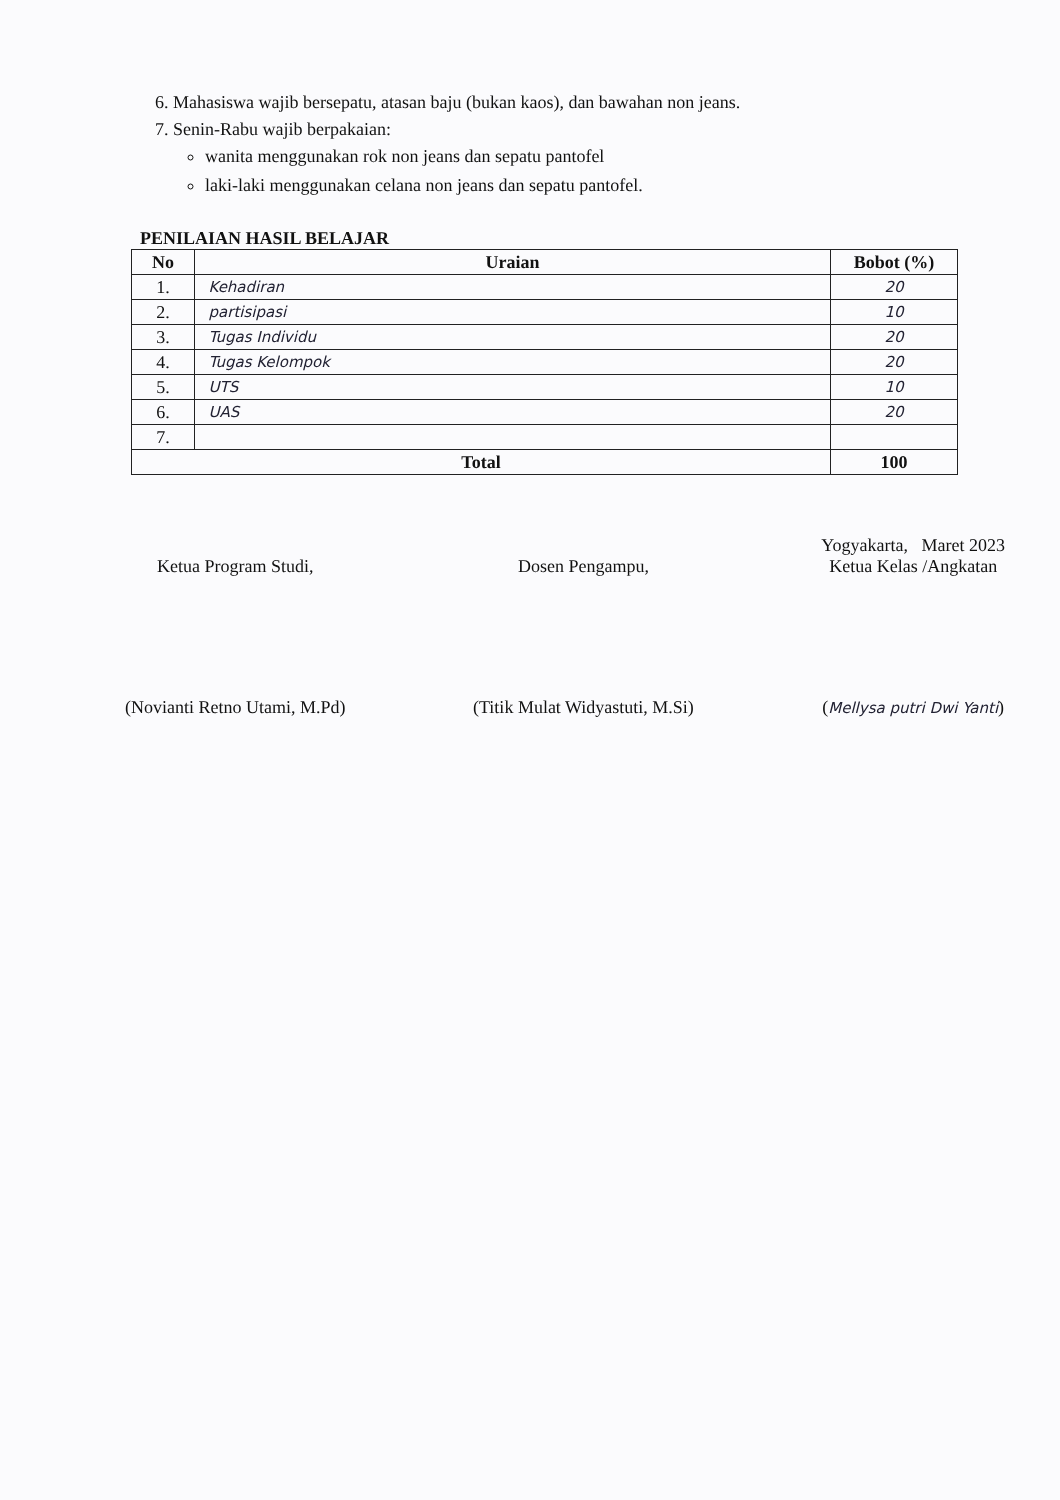6. Mahasiswa wajib bersepatu, atasan baju (bukan kaos), dan bawahan non jeans.
7. Senin-Rabu wajib berpakaian:
wanita menggunakan rok non jeans dan sepatu pantofel
laki-laki menggunakan celana non jeans dan sepatu pantofel.
PENILAIAN HASIL BELAJAR
| No | Uraian | Bobot (%) |
| --- | --- | --- |
| 1. | Kehadiran | 20 |
| 2. | partisipasi | 10 |
| 3. | Tugas Individu | 20 |
| 4. | Tugas Kelompok | 20 |
| 5. | UTS | 10 |
| 6. | UAS | 20 |
| 7. | | |
| Total | | 100 |
Ketua Program Studi,
(Novianti Retno Utami, M.Pd)
Dosen Pengampu,
(Titik Mulat Widyastuti, M.Si)
Yogyakarta, Maret 2023
Ketua Kelas /Angkatan
(Mellysa putri Dwi Yanti)